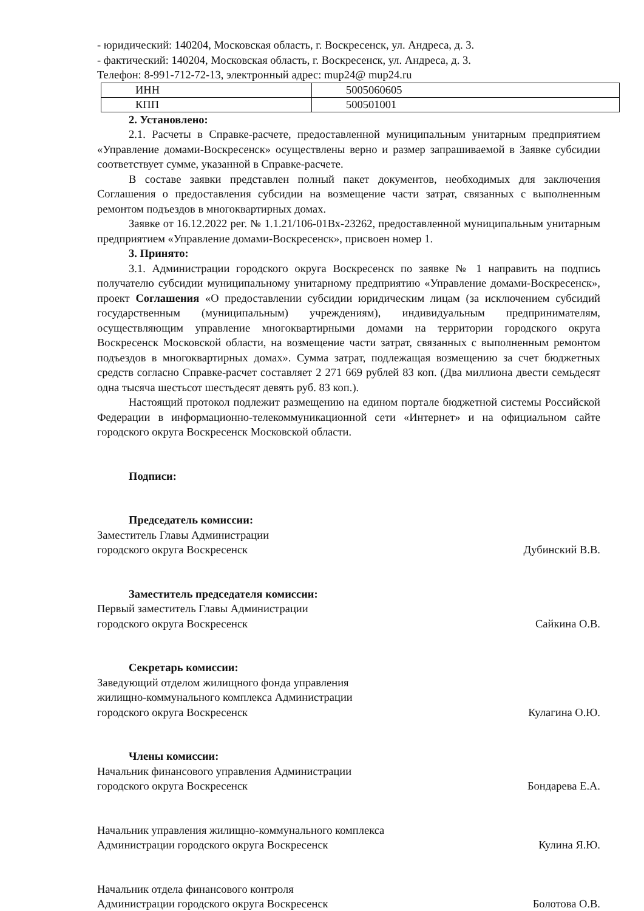- юридический: 140204, Московская область, г. Воскресенск, ул. Андреса, д. 3.
- фактический: 140204, Московская область, г. Воскресенск, ул. Андреса, д. 3.
Телефон: 8-991-712-72-13, электронный адрес: mup24@ mup24.ru
| ИНН | 5005060605 |
| КПП | 500501001 |
2. Установлено:
2.1. Расчеты в Справке-расчете, предоставленной муниципальным унитарным предприятием «Управление домами-Воскресенск» осуществлены верно и размер запрашиваемой в Заявке субсидии соответствует сумме, указанной в Справке-расчете.
В составе заявки представлен полный пакет документов, необходимых для заключения Соглашения о предоставления субсидии на возмещение части затрат, связанных с выполненным ремонтом подъездов в многоквартирных домах.
Заявке от 16.12.2022 рег. № 1.1.21/106-01Вх-23262, предоставленной муниципальным унитарным предприятием «Управление домами-Воскресенск», присвоен номер 1.
3. Принято:
3.1. Администрации городского округа Воскресенск по заявке № 1 направить на подпись получателю субсидии муниципальному унитарному предприятию «Управление домами-Воскресенск», проект Соглашения «О предоставлении субсидии юридическим лицам (за исключением субсидий государственным (муниципальным) учреждениям), индивидуальным предпринимателям, осуществляющим управление многоквартирными домами на территории городского округа Воскресенск Московской области, на возмещение части затрат, связанных с выполненным ремонтом подъездов в многоквартирных домах». Сумма затрат, подлежащая возмещению за счет бюджетных средств согласно Справке-расчет составляет 2 271 669 рублей 83 коп. (Два миллиона двести семьдесят одна тысяча шестьсот шестьдесят девять руб. 83 коп.).
Настоящий протокол подлежит размещению на едином портале бюджетной системы Российской Федерации в информационно-телекоммуникационной сети «Интернет» и на официальном сайте городского округа Воскресенск Московской области.
Подписи:
Председатель комиссии:
Заместитель Главы Администрации
городского округа Воскресенск
Дубинский В.В.
Заместитель председателя комиссии:
Первый заместитель Главы Администрации
городского округа Воскресенск
Сайкина О.В.
Секретарь комиссии:
Заведующий отделом жилищного фонда управления
жилищно-коммунального комплекса Администрации
городского округа Воскресенск
Кулагина О.Ю.
Члены комиссии:
Начальник финансового управления Администрации
городского округа Воскресенск
Бондарева Е.А.
Начальник управления жилищно-коммунального комплекса
Администрации городского округа Воскресенск
Кулина Я.Ю.
Начальник отдела финансового контроля
Администрации городского округа Воскресенск
Болотова О.В.